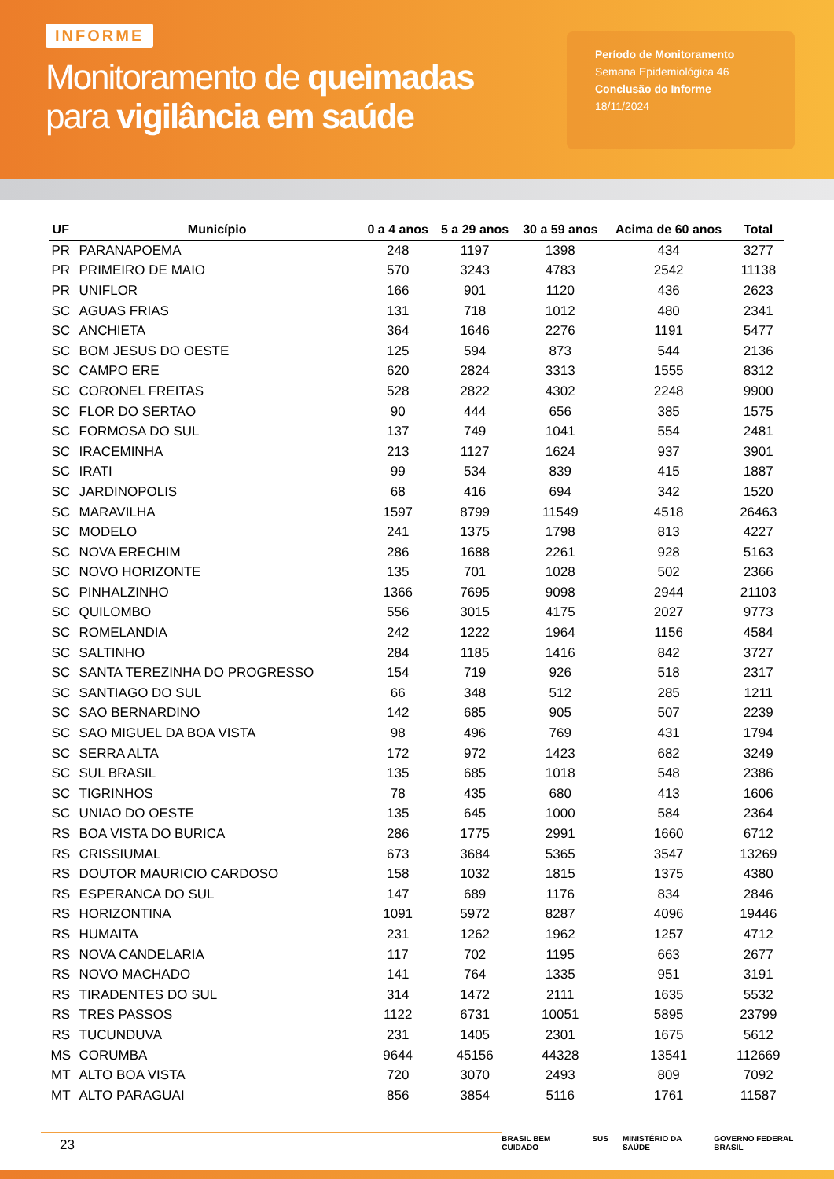INFORME
Monitoramento de queimadas
para vigilância em saúde
Período de Monitoramento
Semana Epidemiológica 46
Conclusão do Informe
18/11/2024
| UF | Município | 0 a 4 anos | 5 a 29 anos | 30 a 59 anos | Acima de 60 anos | Total |
| --- | --- | --- | --- | --- | --- | --- |
| PR | PARANAPOEMA | 248 | 1197 | 1398 | 434 | 3277 |
| PR | PRIMEIRO DE MAIO | 570 | 3243 | 4783 | 2542 | 11138 |
| PR | UNIFLOR | 166 | 901 | 1120 | 436 | 2623 |
| SC | AGUAS FRIAS | 131 | 718 | 1012 | 480 | 2341 |
| SC | ANCHIETA | 364 | 1646 | 2276 | 1191 | 5477 |
| SC | BOM JESUS DO OESTE | 125 | 594 | 873 | 544 | 2136 |
| SC | CAMPO ERE | 620 | 2824 | 3313 | 1555 | 8312 |
| SC | CORONEL FREITAS | 528 | 2822 | 4302 | 2248 | 9900 |
| SC | FLOR DO SERTAO | 90 | 444 | 656 | 385 | 1575 |
| SC | FORMOSA DO SUL | 137 | 749 | 1041 | 554 | 2481 |
| SC | IRACEMINHA | 213 | 1127 | 1624 | 937 | 3901 |
| SC | IRATI | 99 | 534 | 839 | 415 | 1887 |
| SC | JARDINOPOLIS | 68 | 416 | 694 | 342 | 1520 |
| SC | MARAVILHA | 1597 | 8799 | 11549 | 4518 | 26463 |
| SC | MODELO | 241 | 1375 | 1798 | 813 | 4227 |
| SC | NOVA ERECHIM | 286 | 1688 | 2261 | 928 | 5163 |
| SC | NOVO HORIZONTE | 135 | 701 | 1028 | 502 | 2366 |
| SC | PINHALZINHO | 1366 | 7695 | 9098 | 2944 | 21103 |
| SC | QUILOMBO | 556 | 3015 | 4175 | 2027 | 9773 |
| SC | ROMELANDIA | 242 | 1222 | 1964 | 1156 | 4584 |
| SC | SALTINHO | 284 | 1185 | 1416 | 842 | 3727 |
| SC | SANTA TEREZINHA DO PROGRESSO | 154 | 719 | 926 | 518 | 2317 |
| SC | SANTIAGO DO SUL | 66 | 348 | 512 | 285 | 1211 |
| SC | SAO BERNARDINO | 142 | 685 | 905 | 507 | 2239 |
| SC | SAO MIGUEL DA BOA VISTA | 98 | 496 | 769 | 431 | 1794 |
| SC | SERRA ALTA | 172 | 972 | 1423 | 682 | 3249 |
| SC | SUL BRASIL | 135 | 685 | 1018 | 548 | 2386 |
| SC | TIGRINHOS | 78 | 435 | 680 | 413 | 1606 |
| SC | UNIAO DO OESTE | 135 | 645 | 1000 | 584 | 2364 |
| RS | BOA VISTA DO BURICA | 286 | 1775 | 2991 | 1660 | 6712 |
| RS | CRISSIUMAL | 673 | 3684 | 5365 | 3547 | 13269 |
| RS | DOUTOR MAURICIO CARDOSO | 158 | 1032 | 1815 | 1375 | 4380 |
| RS | ESPERANCA DO SUL | 147 | 689 | 1176 | 834 | 2846 |
| RS | HORIZONTINA | 1091 | 5972 | 8287 | 4096 | 19446 |
| RS | HUMAITA | 231 | 1262 | 1962 | 1257 | 4712 |
| RS | NOVA CANDELARIA | 117 | 702 | 1195 | 663 | 2677 |
| RS | NOVO MACHADO | 141 | 764 | 1335 | 951 | 3191 |
| RS | TIRADENTES DO SUL | 314 | 1472 | 2111 | 1635 | 5532 |
| RS | TRES PASSOS | 1122 | 6731 | 10051 | 5895 | 23799 |
| RS | TUCUNDUVA | 231 | 1405 | 2301 | 1675 | 5612 |
| MS | CORUMBA | 9644 | 45156 | 44328 | 13541 | 112669 |
| MT | ALTO BOA VISTA | 720 | 3070 | 2493 | 809 | 7092 |
| MT | ALTO PARAGUAI | 856 | 3854 | 5116 | 1761 | 11587 |
23
BRASIL BEM CUIDADO SUS MINISTÉRIO DA SAÚDE GOVERNO FEDERAL BRASIL